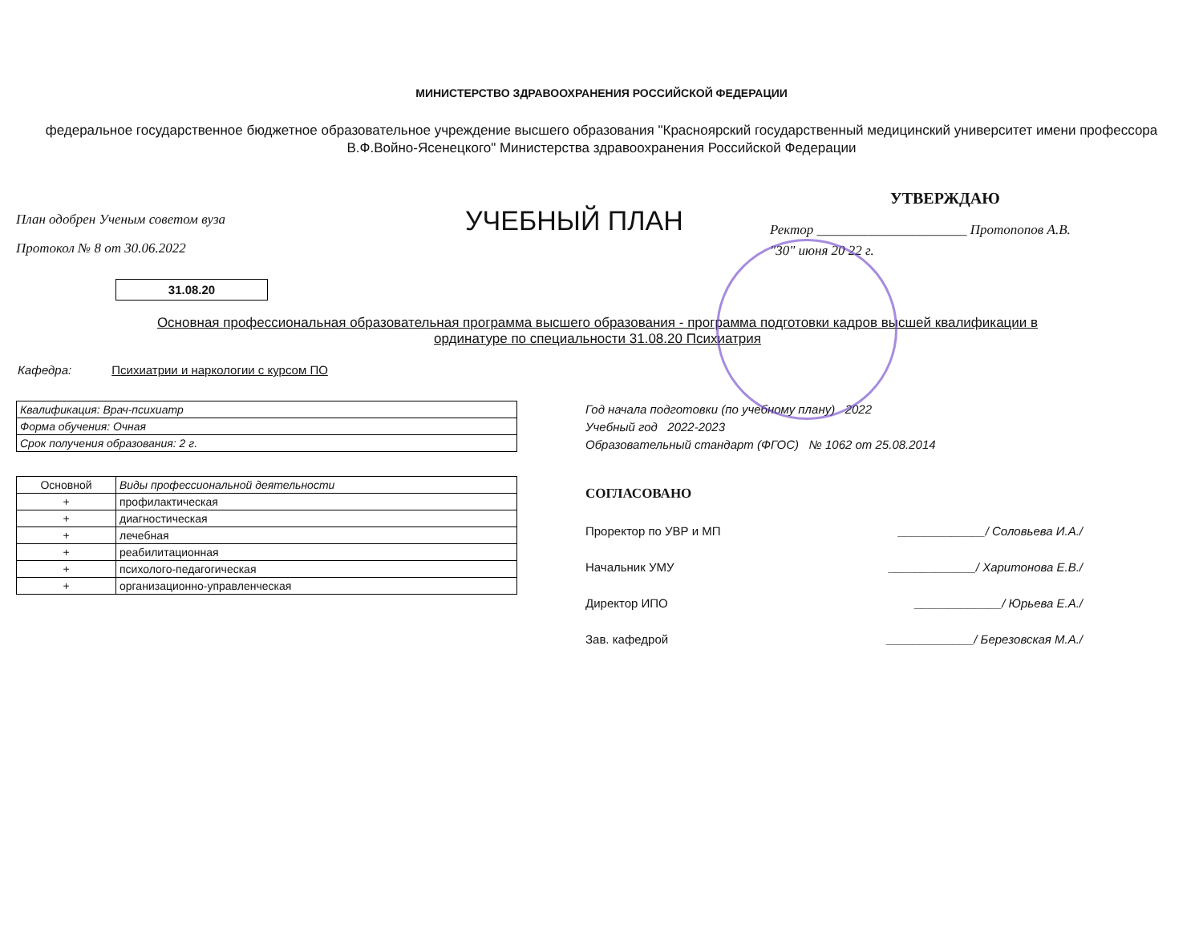МИНИСТЕРСТВО ЗДРАВООХРАНЕНИЯ РОССИЙСКОЙ ФЕДЕРАЦИИ
федеральное государственное бюджетное образовательное учреждение высшего образования "Красноярский государственный медицинский университет имени профессора В.Ф.Войно-Ясенецкого" Министерства здравоохранения Российской Федерации
План одобрен Ученым советом вуза
Протокол № 8 от 30.06.2022
УЧЕБНЫЙ ПЛАН
УТВЕРЖДАЮ
Ректор ______________________ Протопопов А.В.
"30" июня 20 22 г.
31.08.20
Основная профессиональная образовательная программа высшего образования - программа подготовки кадров высшей квалификации в ординатуре по специальности 31.08.20 Психиатрия
Кафедра: Психиатрии и наркологии с курсом ПО
| Квалификация: Врач-психиатр |
| Форма обучения: Очная |
| Срок получения образования: 2 г. |
| Основной | Виды профессиональной деятельности |
| --- | --- |
| + | профилактическая |
| + | диагностическая |
| + | лечебная |
| + | реабилитационная |
| + | психолого-педагогическая |
| + | организационно-управленческая |
Год начала подготовки (по учебному плану) 2022
Учебный год 2022-2023
Образовательный стандарт (ФГОС) № 1062 от 25.08.2014
СОГЛАСОВАНО
Проректор по УВР и МП _____________/ Соловьева И.А./
Начальник УМУ _____________/ Харитонова Е.В./
Директор ИПО _____________/ Юрьева Е.А./
Зав. кафедрой _____________/ Березовская М.А./